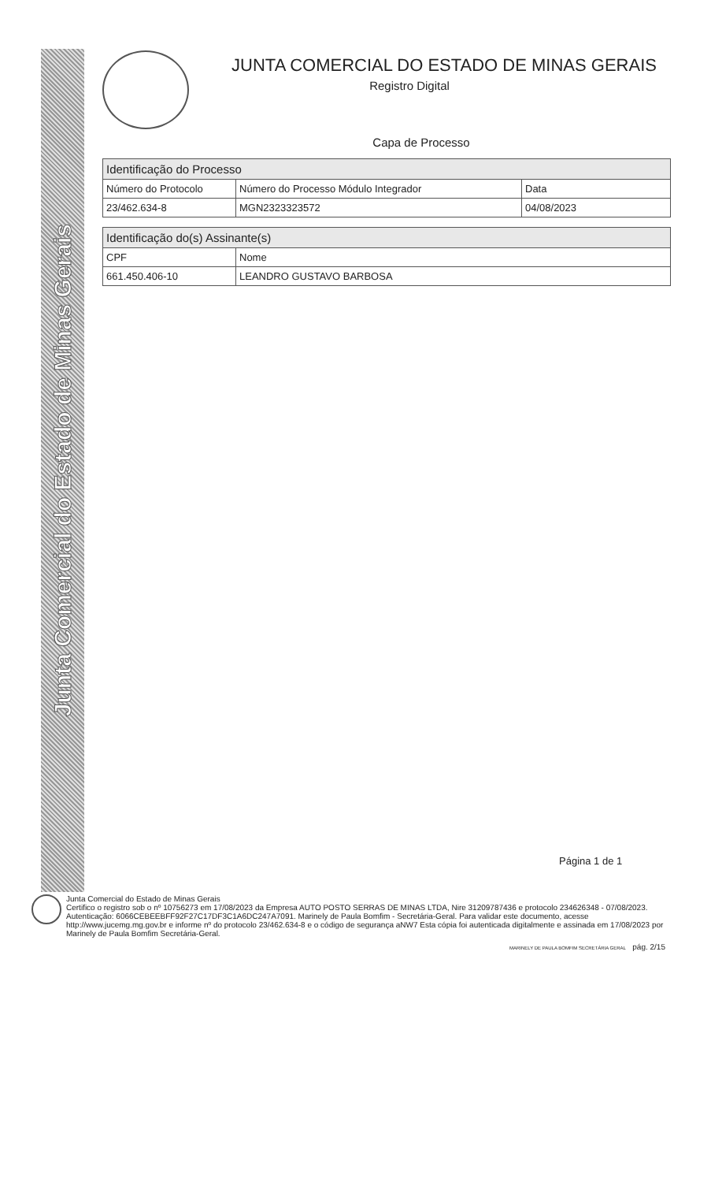Junta Comercial do Estado de Minas Gerais
JUNTA COMERCIAL DO ESTADO DE MINAS GERAIS
Registro Digital
Capa de Processo
| Identificação do Processo | | |
| --- | --- | --- |
| Número do Protocolo | Número do Processo Módulo Integrador | Data |
| 23/462.634-8 | MGN2323323572 | 04/08/2023 |
| Identificação do(s) Assinante(s) | |
| --- | --- |
| CPF | Nome |
| 661.450.406-10 | LEANDRO GUSTAVO BARBOSA |
Página 1 de 1
Junta Comercial do Estado de Minas Gerais
Certifico o registro sob o nº 10756273 em 17/08/2023 da Empresa AUTO POSTO SERRAS DE MINAS LTDA, Nire 31209787436 e protocolo 234626348 - 07/08/2023. Autenticação: 6066CEBEEBFF92F27C17DF3C1A6DC247A7091. Marinely de Paula Bomfim - Secretária-Geral. Para validar este documento, acesse http://www.jucemg.mg.gov.br e informe nº do protocolo 23/462.634-8 e o código de segurança aNW7 Esta cópia foi autenticada digitalmente e assinada em 17/08/2023 por Marinely de Paula Bomfim Secretária-Geral.
MARINELY DE PAULA BOMFIM SECRETÁRIA GERAL pág. 2/15